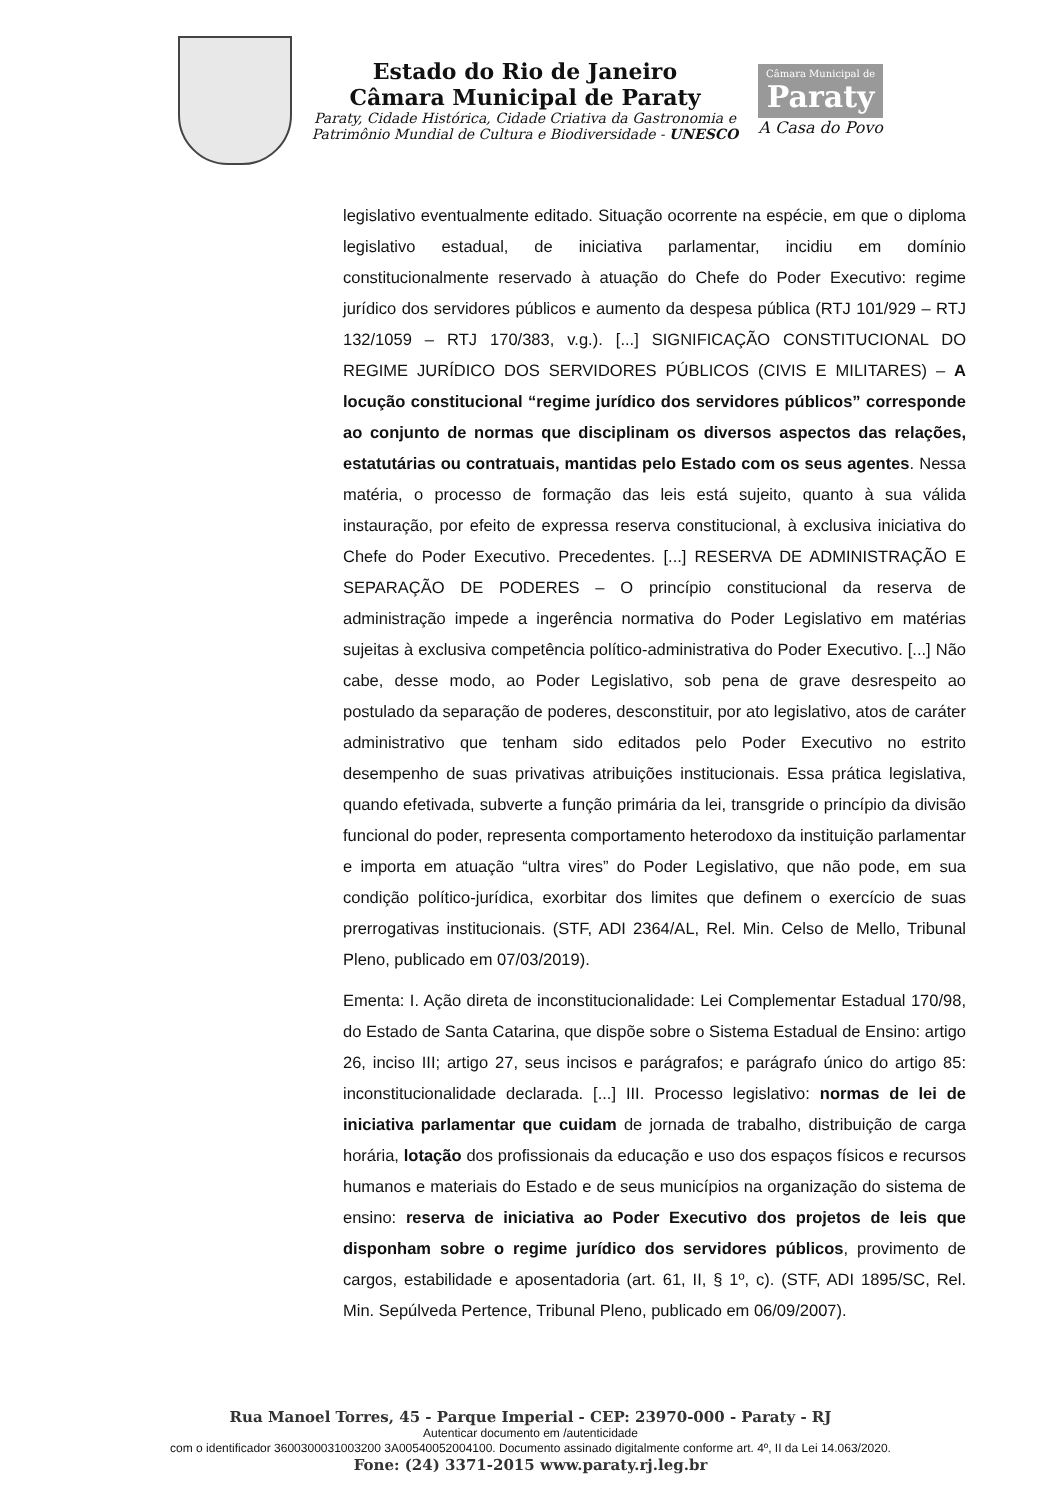Estado do Rio de Janeiro
Câmara Municipal de Paraty
Paraty, Cidade Histórica, Cidade Criativa da Gastronomia e
Patrimônio Mundial de Cultura e Biodiversidade - UNESCO
Câmara Municipal de
Paraty
A Casa do Povo
legislativo eventualmente editado. Situação ocorrente na espécie, em que o diploma legislativo estadual, de iniciativa parlamentar, incidiu em domínio constitucionalmente reservado à atuação do Chefe do Poder Executivo: regime jurídico dos servidores públicos e aumento da despesa pública (RTJ 101/929 – RTJ 132/1059 – RTJ 170/383, v.g.). [...] SIGNIFICAÇÃO CONSTITUCIONAL DO REGIME JURÍDICO DOS SERVIDORES PÚBLICOS (CIVIS E MILITARES) – A locução constitucional “regime jurídico dos servidores públicos” corresponde ao conjunto de normas que disciplinam os diversos aspectos das relações, estatutárias ou contratuais, mantidas pelo Estado com os seus agentes. Nessa matéria, o processo de formação das leis está sujeito, quanto à sua válida instauração, por efeito de expressa reserva constitucional, à exclusiva iniciativa do Chefe do Poder Executivo. Precedentes. [...] RESERVA DE ADMINISTRAÇÃO E SEPARAÇÃO DE PODERES – O princípio constitucional da reserva de administração impede a ingerência normativa do Poder Legislativo em matérias sujeitas à exclusiva competência político-administrativa do Poder Executivo. [...] Não cabe, desse modo, ao Poder Legislativo, sob pena de grave desrespeito ao postulado da separação de poderes, desconstituir, por ato legislativo, atos de caráter administrativo que tenham sido editados pelo Poder Executivo no estrito desempenho de suas privativas atribuições institucionais. Essa prática legislativa, quando efetivada, subverte a função primária da lei, transgride o princípio da divisão funcional do poder, representa comportamento heterodoxo da instituição parlamentar e importa em atuação “ultra vires” do Poder Legislativo, que não pode, em sua condição político-jurídica, exorbitar dos limites que definem o exercício de suas prerrogativas institucionais. (STF, ADI 2364/AL, Rel. Min. Celso de Mello, Tribunal Pleno, publicado em 07/03/2019).
Ementa: I. Ação direta de inconstitucionalidade: Lei Complementar Estadual 170/98, do Estado de Santa Catarina, que dispõe sobre o Sistema Estadual de Ensino: artigo 26, inciso III; artigo 27, seus incisos e parágrafos; e parágrafo único do artigo 85: inconstitucionalidade declarada. [...] III. Processo legislativo: normas de lei de iniciativa parlamentar que cuidam de jornada de trabalho, distribuição de carga horária, lotação dos profissionais da educação e uso dos espaços físicos e recursos humanos e materiais do Estado e de seus municípios na organização do sistema de ensino: reserva de iniciativa ao Poder Executivo dos projetos de leis que disponham sobre o regime jurídico dos servidores públicos, provimento de cargos, estabilidade e aposentadoria (art. 61, II, § 1º, c). (STF, ADI 1895/SC, Rel. Min. Sepúlveda Pertence, Tribunal Pleno, publicado em 06/09/2007).
Rua Manoel Torres, 45 - Parque Imperial - CEP: 23970-000 - Paraty - RJ
Autenticar documento em /autenticidade
com o identificador 3600300031003200 3A00540052004100. Documento assinado digitalmente conforme art. 4º, II da Lei 14.063/2020.
Fone: (24) 3371-2015 www.paraty.rj.leg.br